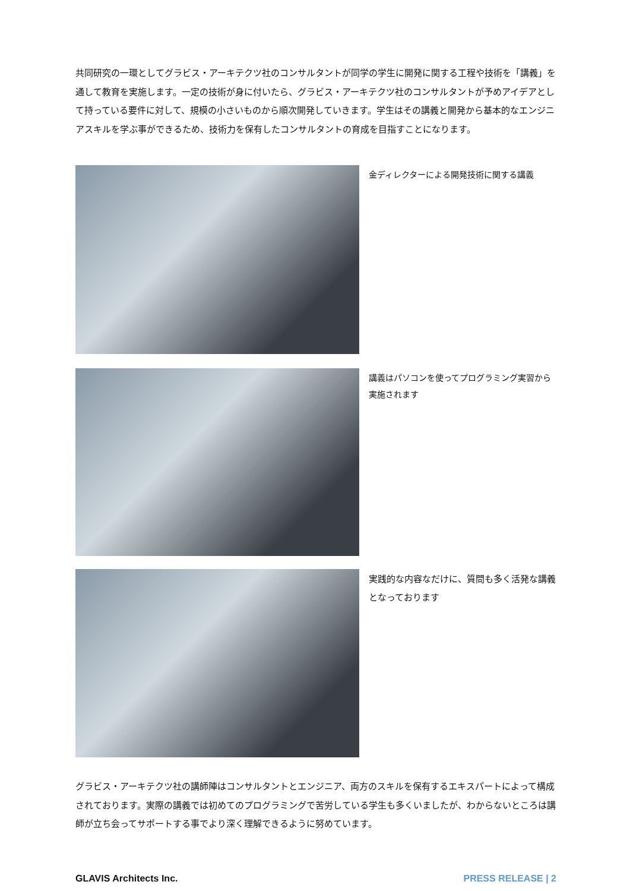共同研究の一環としてグラビス・アーキテクツ社のコンサルタントが同学の学生に開発に関する工程や技術を「講義」を通して教育を実施します。一定の技術が身に付いたら、グラビス・アーキテクツ社のコンサルタントが予めアイデアとして持っている要件に対して、規模の小さいものから順次開発していきます。学生はその講義と開発から基本的なエンジニアスキルを学ぶ事ができるため、技術力を保有したコンサルタントの育成を目指すことになります。
金ディレクターによる開発技術に関する講義
講義はパソコンを使ってプログラミング実習から実施されます
実践的な内容なだけに、質問も多く活発な講義となっております
グラビス・アーキテクツ社の講師陣はコンサルタントとエンジニア、両方のスキルを保有するエキスパートによって構成されております。実際の講義では初めてのプログラミングで苦労している学生も多くいましたが、わからないところは講師が立ち会ってサポートする事でより深く理解できるように努めています。
GLAVIS Architects Inc. PRESS RELEASE | 2